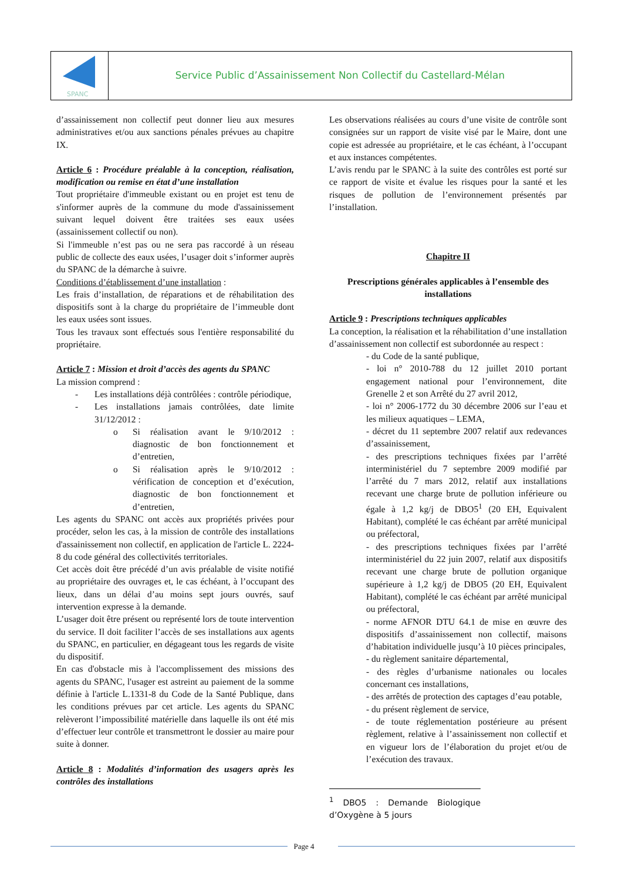SPANC
Service Public d’Assainissement Non Collectif du Castellard-Mélan
d’assainissement non collectif peut donner lieu aux mesures administratives et/ou aux sanctions pénales prévues au chapitre IX.
Article 6 : Procédure préalable à la conception, réalisation, modification ou remise en état d’une installation
Tout propriétaire d'immeuble existant ou en projet est tenu de s'informer auprès de la commune du mode d'assainissement suivant lequel doivent être traitées ses eaux usées (assainissement collectif ou non).
Si l'immeuble n’est pas ou ne sera pas raccordé à un réseau public de collecte des eaux usées, l’usager doit s’informer auprès du SPANC de la démarche à suivre.
Conditions d’établissement d’une installation :
Les frais d’installation, de réparations et de réhabilitation des dispositifs sont à la charge du propriétaire de l’immeuble dont les eaux usées sont issues.
Tous les travaux sont effectués sous l'entière responsabilité du propriétaire.
Article 7 : Mission et droit d’accès des agents du SPANC
La mission comprend :
- Les installations déjà contrôlées : contrôle périodique,
- Les installations jamais contrôlées, date limite 31/12/2012 :
o Si réalisation avant le 9/10/2012 : diagnostic de bon fonctionnement et d’entretien,
o Si réalisation après le 9/10/2012 : vérification de conception et d’exécution, diagnostic de bon fonctionnement et d’entretien,
Les agents du SPANC ont accès aux propriétés privées pour procéder, selon les cas, à la mission de contrôle des installations d'assainissement non collectif, en application de l'article L. 2224-8 du code général des collectivités territoriales.
Cet accès doit être précédé d’un avis préalable de visite notifié au propriétaire des ouvrages et, le cas échéant, à l’occupant des lieux, dans un délai d’au moins sept jours ouvrés, sauf intervention expresse à la demande.
L’usager doit être présent ou représenté lors de toute intervention du service. Il doit faciliter l’accès de ses installations aux agents du SPANC, en particulier, en dégageant tous les regards de visite du dispositif.
En cas d'obstacle mis à l'accomplissement des missions des agents du SPANC, l'usager est astreint au paiement de la somme définie à l'article L.1331-8 du Code de la Santé Publique, dans les conditions prévues par cet article. Les agents du SPANC relèveront l’impossibilité matérielle dans laquelle ils ont été mis d’effectuer leur contrôle et transmettront le dossier au maire pour suite à donner.
Article 8 : Modalités d’information des usagers après les contrôles des installations
Les observations réalisées au cours d’une visite de contrôle sont consignées sur un rapport de visite visé par le Maire, dont une copie est adressée au propriétaire, et le cas échéant, à l’occupant et aux instances compétentes.
L’avis rendu par le SPANC à la suite des contrôles est porté sur ce rapport de visite et évalue les risques pour la santé et les risques de pollution de l’environnement présentés par l’installation.
Chapitre II
Prescriptions générales applicables à l’ensemble des installations
Article 9 : Prescriptions techniques applicables
La conception, la réalisation et la réhabilitation d’une installation d’assainissement non collectif est subordonnée au respect :
- du Code de la santé publique,
- loi n° 2010-788 du 12 juillet 2010 portant engagement national pour l’environnement, dite Grenelle 2 et son Arrêté du 27 avril 2012,
- loi n° 2006-1772 du 30 décembre 2006 sur l’eau et les milieux aquatiques – LEMA,
- décret du 11 septembre 2007 relatif aux redevances d’assainissement,
- des prescriptions techniques fixées par l’arrêté interministériel du 7 septembre 2009 modifié par l’arrêté du 7 mars 2012, relatif aux installations recevant une charge brute de pollution inférieure ou égale à 1,2 kg/j de DBO5<sup>1</sup> (20 EH, Equivalent Habitant), complété le cas échéant par arrêté municipal ou préfectoral,
- des prescriptions techniques fixées par l’arrêté interministériel du 22 juin 2007, relatif aux dispositifs recevant une charge brute de pollution organique supérieure à 1,2 kg/j de DBO5 (20 EH, Equivalent Habitant), complété le cas échéant par arrêté municipal ou préfectoral,
- norme AFNOR DTU 64.1 de mise en œuvre des dispositifs d’assainissement non collectif, maisons d’habitation individuelle jusqu’à 10 pièces principales,
- du règlement sanitaire départemental,
- des règles d’urbanisme nationales ou locales concernant ces installations,
- des arrêtés de protection des captages d’eau potable,
- du présent règlement de service,
- de toute réglementation postérieure au présent règlement, relative à l’assainissement non collectif et en vigueur lors de l’élaboration du projet et/ou de l’exécution des travaux.
<sup>1</sup> DBO5 : Demande Biologique d’Oxygène à 5 jours
Page 4